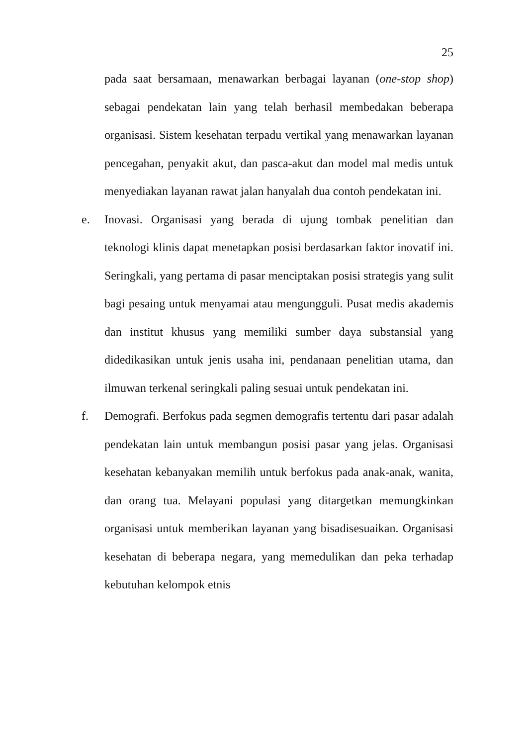25
pada saat bersamaan, menawarkan berbagai layanan (one-stop shop) sebagai pendekatan lain yang telah berhasil membedakan beberapa organisasi. Sistem kesehatan terpadu vertikal yang menawarkan layanan pencegahan, penyakit akut, dan pasca-akut dan model mal medis untuk menyediakan layanan rawat jalan hanyalah dua contoh pendekatan ini.
e. Inovasi. Organisasi yang berada di ujung tombak penelitian dan teknologi klinis dapat menetapkan posisi berdasarkan faktor inovatif ini. Seringkali, yang pertama di pasar menciptakan posisi strategis yang sulit bagi pesaing untuk menyamai atau mengungguli. Pusat medis akademis dan institut khusus yang memiliki sumber daya substansial yang didedikasikan untuk jenis usaha ini, pendanaan penelitian utama, dan ilmuwan terkenal seringkali paling sesuai untuk pendekatan ini.
f. Demografi. Berfokus pada segmen demografis tertentu dari pasar adalah pendekatan lain untuk membangun posisi pasar yang jelas. Organisasi kesehatan kebanyakan memilih untuk berfokus pada anak-anak, wanita, dan orang tua. Melayani populasi yang ditargetkan memungkinkan organisasi untuk memberikan layanan yang bisadisesuaikan. Organisasi kesehatan di beberapa negara, yang memedulikan dan peka terhadap kebutuhan kelompok etnis